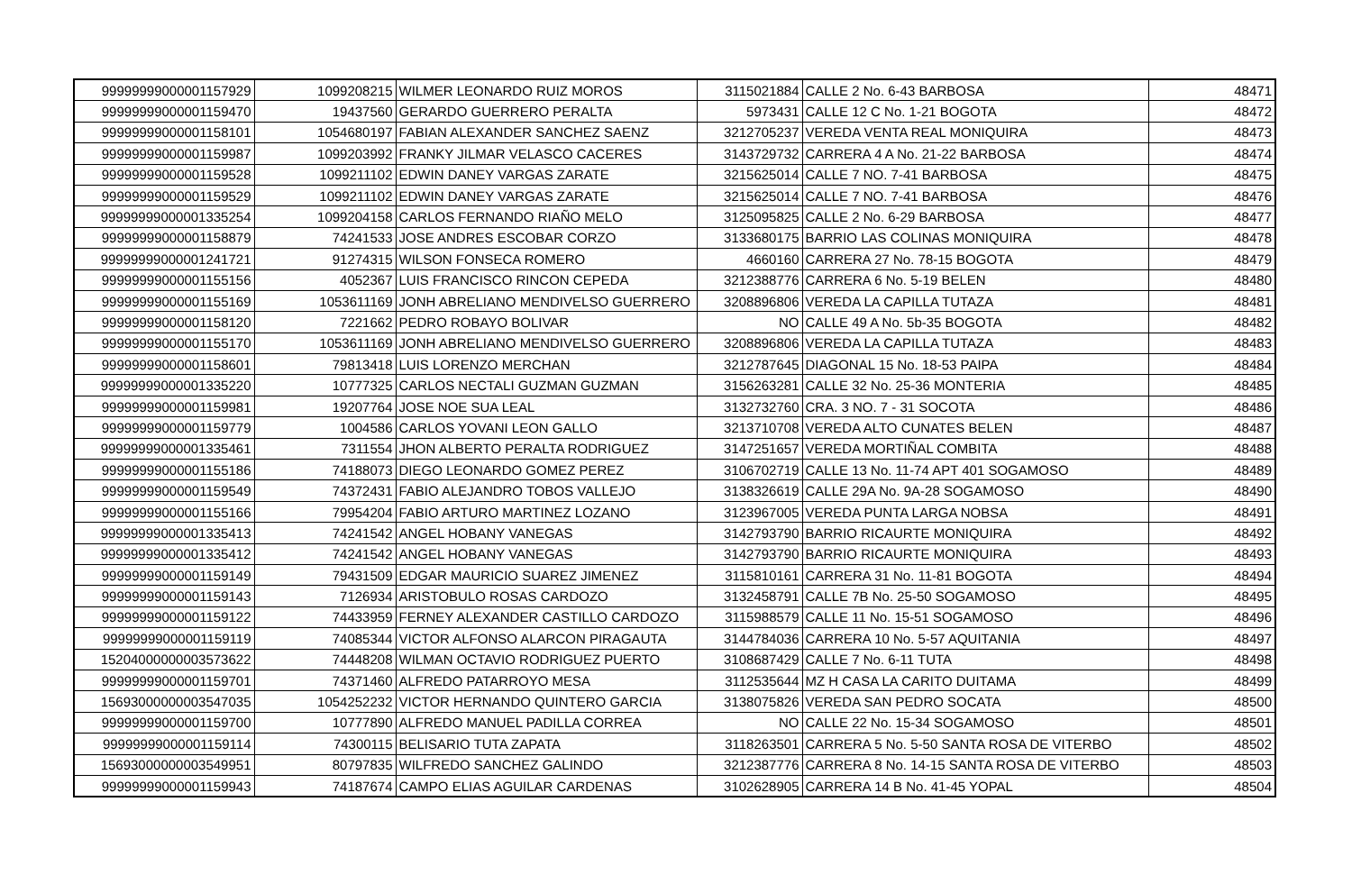| 99999999000001157929 | 1099208215 | WILMER LEONARDO RUIZ MOROS | 3115021884 | CALLE 2 No. 6-43 BARBOSA | 48471 |
| 99999999000001159470 | 19437560 | GERARDO GUERRERO PERALTA | 5973431 | CALLE 12 C No. 1-21 BOGOTA | 48472 |
| 99999999000001158101 | 1054680197 | FABIAN ALEXANDER SANCHEZ SAENZ | 3212705237 | VEREDA VENTA REAL MONIQUIRA | 48473 |
| 99999999000001159987 | 1099203992 | FRANKY JILMAR VELASCO CACERES | 3143729732 | CARRERA 4 A No. 21-22 BARBOSA | 48474 |
| 99999999000001159528 | 1099211102 | EDWIN DANEY VARGAS ZARATE | 3215625014 | CALLE 7 NO. 7-41 BARBOSA | 48475 |
| 99999999000001159529 | 1099211102 | EDWIN DANEY VARGAS ZARATE | 3215625014 | CALLE 7 NO. 7-41 BARBOSA | 48476 |
| 99999999000001335254 | 1099204158 | CARLOS FERNANDO RIAÑO MELO | 3125095825 | CALLE 2 No. 6-29 BARBOSA | 48477 |
| 99999999000001158879 | 74241533 | JOSE ANDRES ESCOBAR CORZO | 3133680175 | BARRIO LAS COLINAS MONIQUIRA | 48478 |
| 99999999000001241721 | 91274315 | WILSON FONSECA ROMERO | 4660160 | CARRERA 27 No. 78-15 BOGOTA | 48479 |
| 99999999000001155156 | 4052367 | LUIS FRANCISCO RINCON CEPEDA | 3212388776 | CARRERA 6 No. 5-19 BELEN | 48480 |
| 99999999000001155169 | 1053611169 | JONH ABRELIANO MENDIVELSO GUERRERO | 3208896806 | VEREDA LA CAPILLA TUTAZA | 48481 |
| 99999999000001158120 | 7221662 | PEDRO ROBAYO BOLIVAR | NO | CALLE 49 A No. 5b-35 BOGOTA | 48482 |
| 99999999000001155170 | 1053611169 | JONH ABRELIANO MENDIVELSO GUERRERO | 3208896806 | VEREDA LA CAPILLA TUTAZA | 48483 |
| 99999999000001158601 | 79813418 | LUIS LORENZO MERCHAN | 3212787645 | DIAGONAL 15 No. 18-53 PAIPA | 48484 |
| 99999999000001335220 | 10777325 | CARLOS NECTALI GUZMAN GUZMAN | 3156263281 | CALLE 32 No. 25-36 MONTERIA | 48485 |
| 99999999000001159981 | 19207764 | JOSE NOE SUA LEAL | 3132732760 | CRA. 3 NO. 7 - 31 SOCOTA | 48486 |
| 99999999000001159779 | 1004586 | CARLOS YOVANI LEON GALLO | 3213710708 | VEREDA ALTO CUNATES BELEN | 48487 |
| 99999999000001335461 | 7311554 | JHON ALBERTO PERALTA RODRIGUEZ | 3147251657 | VEREDA MORTIÑAL COMBITA | 48488 |
| 99999999000001155186 | 74188073 | DIEGO LEONARDO GOMEZ PEREZ | 3106702719 | CALLE 13 No. 11-74 APT 401 SOGAMOSO | 48489 |
| 99999999000001159549 | 74372431 | FABIO ALEJANDRO TOBOS VALLEJO | 3138326619 | CALLE 29A No. 9A-28 SOGAMOSO | 48490 |
| 99999999000001155166 | 79954204 | FABIO ARTURO MARTINEZ LOZANO | 3123967005 | VEREDA PUNTA LARGA NOBSA | 48491 |
| 99999999000001335413 | 74241542 | ANGEL HOBANY VANEGAS | 3142793790 | BARRIO RICAURTE MONIQUIRA | 48492 |
| 99999999000001335412 | 74241542 | ANGEL HOBANY VANEGAS | 3142793790 | BARRIO RICAURTE MONIQUIRA | 48493 |
| 99999999000001159149 | 79431509 | EDGAR MAURICIO SUAREZ JIMENEZ | 3115810161 | CARRERA 31 No. 11-81 BOGOTA | 48494 |
| 99999999000001159143 | 7126934 | ARISTOBULO ROSAS CARDOZO | 3132458791 | CALLE 7B No. 25-50 SOGAMOSO | 48495 |
| 99999999000001159122 | 74433959 | FERNEY ALEXANDER CASTILLO CARDOZO | 3115988579 | CALLE 11 No. 15-51 SOGAMOSO | 48496 |
| 99999999000001159119 | 74085344 | VICTOR ALFONSO ALARCON PIRAGAUTA | 3144784036 | CARRERA 10 No. 5-57 AQUITANIA | 48497 |
| 15204000000003573622 | 74448208 | WILMAN OCTAVIO RODRIGUEZ PUERTO | 3108687429 | CALLE 7 No. 6-11 TUTA | 48498 |
| 99999999000001159701 | 74371460 | ALFREDO PATARROYO MESA | 3112535644 | MZ H CASA LA CARITO DUITAMA | 48499 |
| 15693000000003547035 | 1054252232 | VICTOR HERNANDO QUINTERO GARCIA | 3138075826 | VEREDA SAN PEDRO SOCATA | 48500 |
| 99999999000001159700 | 10777890 | ALFREDO MANUEL PADILLA CORREA | NO | CALLE 22 No. 15-34 SOGAMOSO | 48501 |
| 99999999000001159114 | 74300115 | BELISARIO TUTA ZAPATA | 3118263501 | CARRERA 5 No. 5-50 SANTA ROSA DE VITERBO | 48502 |
| 15693000000003549951 | 80797835 | WILFREDO SANCHEZ GALINDO | 3212387776 | CARRERA 8 No. 14-15 SANTA ROSA DE VITERBO | 48503 |
| 99999999000001159943 | 74187674 | CAMPO ELIAS AGUILAR CARDENAS | 3102628905 | CARRERA 14 B No. 41-45 YOPAL | 48504 |